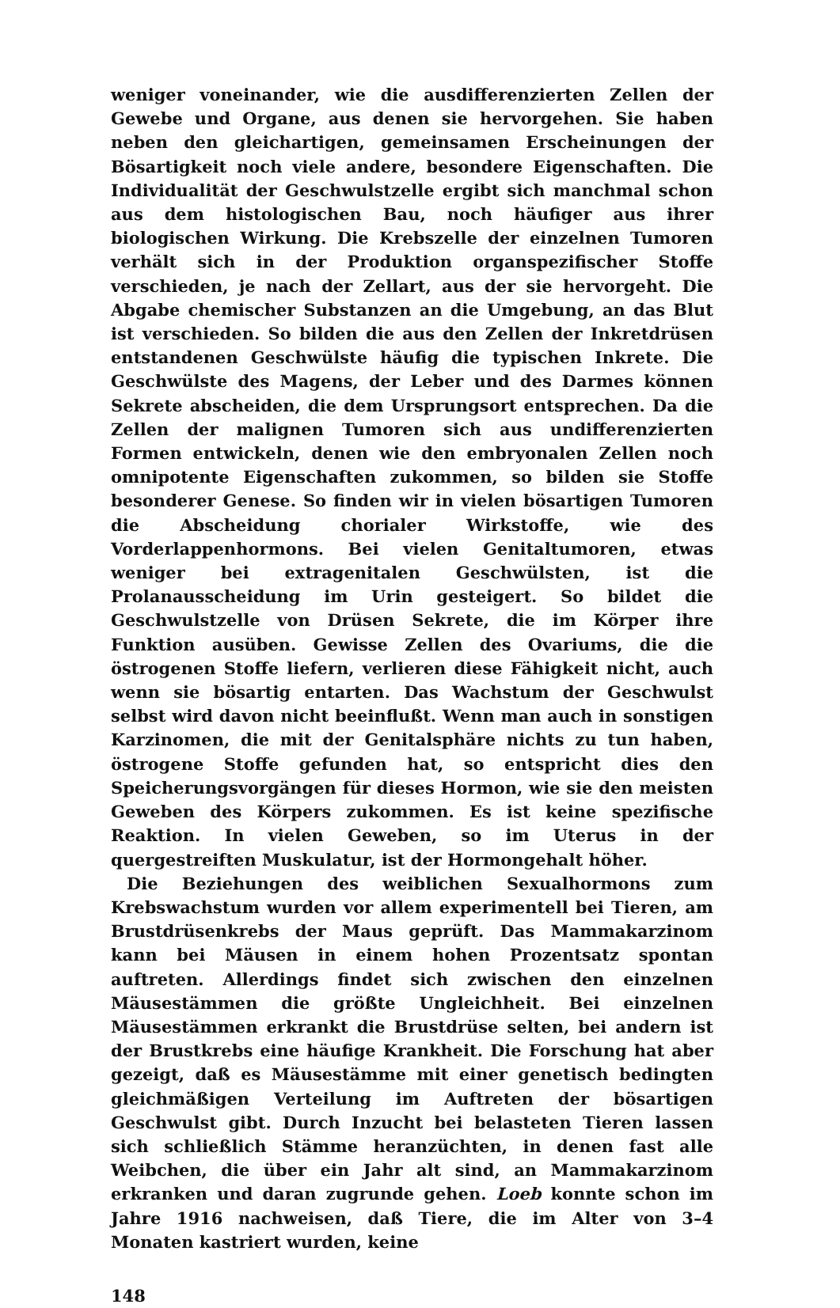weniger voneinander, wie die ausdifferenzierten Zellen der Gewebe und Organe, aus denen sie hervorgehen. Sie haben neben den gleichartigen, gemeinsamen Erscheinungen der Bösartigkeit noch viele andere, besondere Eigenschaften. Die Individualität der Geschwulstzelle ergibt sich manchmal schon aus dem histologischen Bau, noch häufiger aus ihrer biologischen Wirkung. Die Krebszelle der einzelnen Tumoren verhält sich in der Produktion organspezifischer Stoffe verschieden, je nach der Zellart, aus der sie hervorgeht. Die Abgabe chemischer Substanzen an die Umgebung, an das Blut ist verschieden. So bilden die aus den Zellen der Inkretdrüsen entstandenen Geschwülste häufig die typischen Inkrete. Die Geschwülste des Magens, der Leber und des Darmes können Sekrete abscheiden, die dem Ursprungsort entsprechen. Da die Zellen der malignen Tumoren sich aus undifferenzierten Formen entwickeln, denen wie den embryonalen Zellen noch omnipotente Eigenschaften zukommen, so bilden sie Stoffe besonderer Genese. So finden wir in vielen bösartigen Tumoren die Abscheidung chorialer Wirkstoffe, wie des Vorderlappenhormons. Bei vielen Genitaltumoren, etwas weniger bei extragenitalen Geschwülsten, ist die Prolanausscheidung im Urin gesteigert. So bildet die Geschwulstzelle von Drüsen Sekrete, die im Körper ihre Funktion ausüben. Gewisse Zellen des Ovariums, die die östrogenen Stoffe liefern, verlieren diese Fähigkeit nicht, auch wenn sie bösartig entarten. Das Wachstum der Geschwulst selbst wird davon nicht beeinflußt. Wenn man auch in sonstigen Karzinomen, die mit der Genitalsphäre nichts zu tun haben, östrogene Stoffe gefunden hat, so entspricht dies den Speicherungsvorgängen für dieses Hormon, wie sie den meisten Geweben des Körpers zukommen. Es ist keine spezifische Reaktion. In vielen Geweben, so im Uterus in der quergestreiften Muskulatur, ist der Hormongehalt höher.
Die Beziehungen des weiblichen Sexualhormons zum Krebswachstum wurden vor allem experimentell bei Tieren, am Brustdrüsenkrebs der Maus geprüft. Das Mammakarzinom kann bei Mäusen in einem hohen Prozentsatz spontan auftreten. Allerdings findet sich zwischen den einzelnen Mäusestämmen die größte Ungleichheit. Bei einzelnen Mäusestämmen erkrankt die Brustdrüse selten, bei andern ist der Brustkrebs eine häufige Krankheit. Die Forschung hat aber gezeigt, daß es Mäusestämme mit einer genetisch bedingten gleichmäßigen Verteilung im Auftreten der bösartigen Geschwulst gibt. Durch Inzucht bei belasteten Tieren lassen sich schließlich Stämme heranzüchten, in denen fast alle Weibchen, die über ein Jahr alt sind, an Mammakarzinom erkranken und daran zugrunde gehen. Loeb konnte schon im Jahre 1916 nachweisen, daß Tiere, die im Alter von 3–4 Monaten kastriert wurden, keine
148